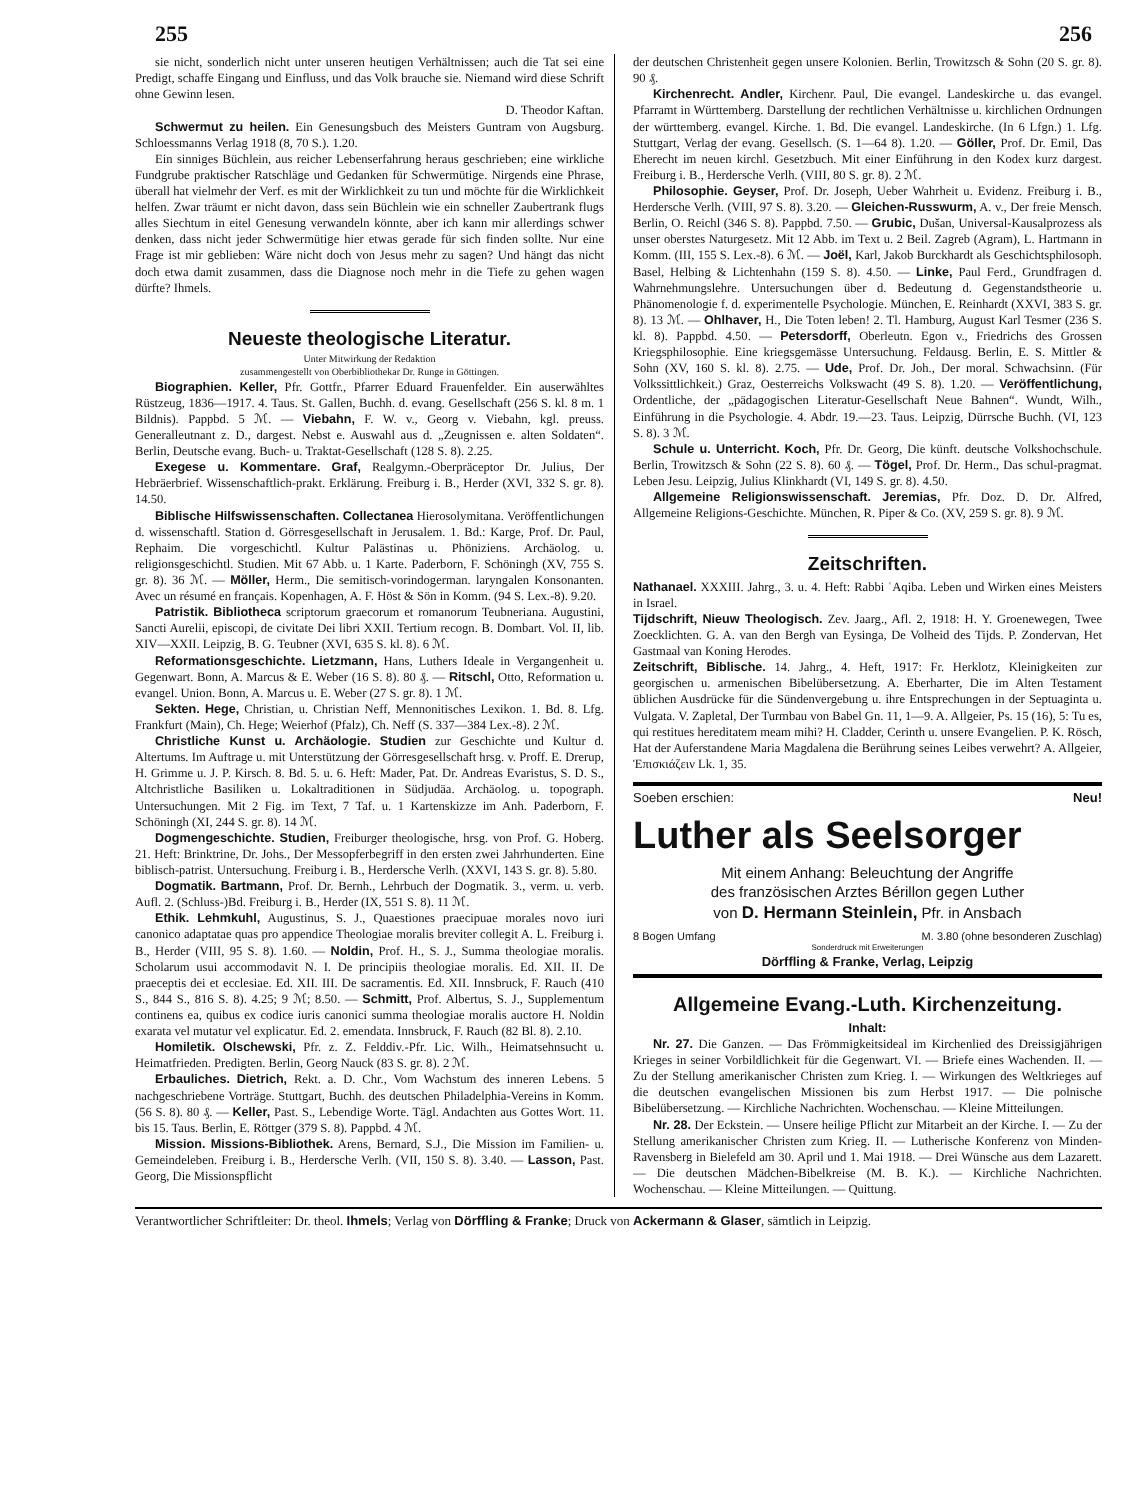255 256
sie nicht, sonderlich nicht unter unseren heutigen Verhältnissen; auch die Tat sei eine Predigt, schaffe Eingang und Einfluss, und das Volk brauche sie. Niemand wird diese Schrift ohne Gewinn lesen.
D. Theodor Kaftan.
Schwermut zu heilen. Ein Genesungsbuch des Meisters Guntram von Augsburg. Schloessmanns Verlag 1918 (8, 70 S.). 1.20.
Ein sinniges Büchlein, aus reicher Lebenserfahrung heraus geschrieben; eine wirkliche Fundgrube praktischer Ratschläge und Gedanken für Schwermütige. Nirgends eine Phrase, überall hat vielmehr der Verf. es mit der Wirklichkeit zu tun und möchte für die Wirklichkeit helfen. Zwar träumt er nicht davon, dass sein Büchlein wie ein schneller Zaubertrank flugs alles Siechtum in eitel Genesung verwandeln könnte, aber ich kann mir allerdings schwer denken, dass nicht jeder Schwermütige hier etwas gerade für sich finden sollte. Nur eine Frage ist mir geblieben: Wäre nicht doch von Jesus mehr zu sagen? Und hängt das nicht doch etwa damit zusammen, dass die Diagnose noch mehr in die Tiefe zu gehen wagen dürfte? Ihmels.
Neueste theologische Literatur.
Unter Mitwirkung der Redaktion
zusammengestellt von Oberbibliothekar Dr. Runge in Göttingen.
Biographien. Keller, Pfr. Gottfr., Pfarrer Eduard Frauenfelder. Ein auserwähltes Rüstzeug, 1836—1917. 4. Taus. St. Gallen, Buchh. d. evang. Gesellschaft (256 S. kl. 8 m. 1 Bildnis). Pappbd. 5 ℳ. — Viebahn, F. W. v., Georg v. Viebahn, kgl. preuss. Generalleutnant z. D., dargest. Nebst e. Auswahl aus d. „Zeugnissen e. alten Soldaten“. Berlin, Deutsche evang. Buch- u. Traktat-Gesellschaft (128 S. 8). 2.25.
Exegese u. Kommentare. Graf, Realgymn.-Oberpräceptor Dr. Julius, Der Hebräerbrief. Wissenschaftlich-prakt. Erklärung. Freiburg i. B., Herder (XVI, 332 S. gr. 8). 14.50.
Biblische Hilfswissenschaften. Collectanea Hierosolymitana. Veröffentlichungen d. wissenschaftl. Station d. Görresgesellschaft in Jerusalem. 1. Bd.: Karge, Prof. Dr. Paul, Rephaim. Die vorgeschichtl. Kultur Palästinas u. Phöniziens. Archäolog. u. religionsgeschichtl. Studien. Mit 67 Abb. u. 1 Karte. Paderborn, F. Schöningh (XV, 755 S. gr. 8). 36 ℳ. — Möller, Herm., Die semitisch-vorindogerman. laryngalen Konsonanten. Avec un résumé en français. Kopenhagen, A. F. Höst & Sön in Komm. (94 S. Lex.-8). 9.20.
Patristik. Bibliotheca scriptorum graecorum et romanorum Teubneriana. Augustini, Sancti Aurelii, episcopi, de civitate Dei libri XXII. Tertium recogn. B. Dombart. Vol. II, lib. XIV—XXII. Leipzig, B. G. Teubner (XVI, 635 S. kl. 8). 6 ℳ.
Reformationsgeschichte. Lietzmann, Hans, Luthers Ideale in Vergangenheit u. Gegenwart. Bonn, A. Marcus & E. Weber (16 S. 8). 80 ₰. — Ritschl, Otto, Reformation u. evangel. Union. Bonn, A. Marcus u. E. Weber (27 S. gr. 8). 1 ℳ.
Sekten. Hege, Christian, u. Christian Neff, Mennonitisches Lexikon. 1. Bd. 8. Lfg. Frankfurt (Main), Ch. Hege; Weierhof (Pfalz), Ch. Neff (S. 337—384 Lex.-8). 2 ℳ.
Christliche Kunst u. Archäologie. Studien zur Geschichte und Kultur d. Altertums. Im Auftrage u. mit Unterstützung der Görresgesellschaft hrsg. v. Proff. E. Drerup, H. Grimme u. J. P. Kirsch. 8. Bd. 5. u. 6. Heft: Mader, Pat. Dr. Andreas Evaristus, S. D. S., Altchristliche Basiliken u. Lokaltraditionen in Südjudäa. Archäolog. u. topograph. Untersuchungen. Mit 2 Fig. im Text, 7 Taf. u. 1 Kartenskizze im Anh. Paderborn, F. Schöningh (XI, 244 S. gr. 8). 14 ℳ.
Dogmengeschichte. Studien, Freiburger theologische, hrsg. von Prof. G. Hoberg. 21. Heft: Brinktrine, Dr. Johs., Der Messopferbegriff in den ersten zwei Jahrhunderten. Eine biblisch-patrist. Untersuchung. Freiburg i. B., Herdersche Verlh. (XXVI, 143 S. gr. 8). 5.80.
Dogmatik. Bartmann, Prof. Dr. Bernh., Lehrbuch der Dogmatik. 3., verm. u. verb. Aufl. 2. (Schluss-)Bd. Freiburg i. B., Herder (IX, 551 S. 8). 11 ℳ.
Ethik. Lehmkuhl, Augustinus, S. J., Quaestiones praecipuae morales novo iuri canonico adaptatae quas pro appendice Theologiae moralis breviter collegit A. L. Freiburg i. B., Herder (VIII, 95 S. 8). 1.60. — Noldin, Prof. H., S. J., Summa theologiae moralis. Scholarum usui accommodavit N. I. De principiis theologiae moralis. Ed. XII. II. De praeceptis dei et ecclesiae. Ed. XII. III. De sacramentis. Ed. XII. Innsbruck, F. Rauch (410 S., 844 S., 816 S. 8). 4.25; 9 ℳ; 8.50. — Schmitt, Prof. Albertus, S. J., Supplementum continens ea, quibus ex codice iuris canonici summa theologiae moralis auctore H. Noldin exarata vel mutatur vel explicatur. Ed. 2. emendata. Innsbruck, F. Rauch (82 Bl. 8). 2.10.
Homiletik. Olschewski, Pfr. z. Z. Felddiv.-Pfr. Lic. Wilh., Heimatsehnsucht u. Heimatfrieden. Predigten. Berlin, Georg Nauck (83 S. gr. 8). 2 ℳ.
Erbauliches. Dietrich, Rekt. a. D. Chr., Vom Wachstum des inneren Lebens. 5 nachgeschriebene Vorträge. Stuttgart, Buchh. des deutschen Philadelphia-Vereins in Komm. (56 S. 8). 80 ₰. — Keller, Past. S., Lebendige Worte. Tägl. Andachten aus Gottes Wort. 11. bis 15. Taus. Berlin, E. Röttger (379 S. 8). Pappbd. 4 ℳ.
Mission. Missions-Bibliothek. Arens, Bernard, S.J., Die Mission im Familien- u. Gemeindeleben. Freiburg i. B., Herdersche Verlh. (VII, 150 S. 8). 3.40. — Lasson, Past. Georg, Die Missionspflicht
der deutschen Christenheit gegen unsere Kolonien. Berlin, Trowitzsch & Sohn (20 S. gr. 8). 90 ₰.
Kirchenrecht. Andler, Kirchenr. Paul, Die evangel. Landeskirche u. das evangel. Pfarramt in Württemberg. Darstellung der rechtlichen Verhältnisse u. kirchlichen Ordnungen der württemberg. evangel. Kirche. 1. Bd. Die evangel. Landeskirche. (In 6 Lfgn.) 1. Lfg. Stuttgart, Verlag der evang. Gesellsch. (S. 1—64 8). 1.20. — Göller, Prof. Dr. Emil, Das Eherecht im neuen kirchl. Gesetzbuch. Mit einer Einführung in den Kodex kurz dargest. Freiburg i. B., Herdersche Verlh. (VIII, 80 S. gr. 8). 2 ℳ.
Philosophie. Geyser, Prof. Dr. Joseph, Ueber Wahrheit u. Evidenz. Freiburg i. B., Herdersche Verlh. (VIII, 97 S. 8). 3.20. — Gleichen-Russwurm, A. v., Der freie Mensch. Berlin, O. Reichl (346 S. 8). Pappbd. 7.50. — Grubic, Dušan, Universal-Kausalprozess als unser oberstes Naturgesetz. Mit 12 Abb. im Text u. 2 Beil. Zagreb (Agram), L. Hartmann in Komm. (III, 155 S. Lex.-8). 6 ℳ. — Joël, Karl, Jakob Burckhardt als Geschichtsphilosoph. Basel, Helbing & Lichtenhahn (159 S. 8). 4.50. — Linke, Paul Ferd., Grundfragen d. Wahrnehmungslehre. Untersuchungen über d. Bedeutung d. Gegenstandstheorie u. Phänomenologie f. d. experimentelle Psychologie. München, E. Reinhardt (XXVI, 383 S. gr. 8). 13 ℳ. — Ohlhaver, H., Die Toten leben! 2. Tl. Hamburg, August Karl Tesmer (236 S. kl. 8). Pappbd. 4.50. — Petersdorff, Oberleutn. Egon v., Friedrichs des Grossen Kriegsphilosophie. Eine kriegsgemässe Untersuchung. Feldausg. Berlin, E. S. Mittler & Sohn (XV, 160 S. kl. 8). 2.75. — Ude, Prof. Dr. Joh., Der moral. Schwachsinn. (Für Volkssittlichkeit.) Graz, Oesterreichs Volkswacht (49 S. 8). 1.20. — Veröffentlichung, Ordentliche, der „pädagogischen Literatur-Gesellschaft Neue Bahnen“. Wundt, Wilh., Einführung in die Psychologie. 4. Abdr. 19.—23. Taus. Leipzig, Dürrsche Buchh. (VI, 123 S. 8). 3 ℳ.
Schule u. Unterricht. Koch, Pfr. Dr. Georg, Die künft. deutsche Volkshochschule. Berlin, Trowitzsch & Sohn (22 S. 8). 60 ₰. — Tögel, Prof. Dr. Herm., Das schul-pragmat. Leben Jesu. Leipzig, Julius Klinkhardt (VI, 149 S. gr. 8). 4.50.
Allgemeine Religionswissenschaft. Jeremias, Pfr. Doz. D. Dr. Alfred, Allgemeine Religions-Geschichte. München, R. Piper & Co. (XV, 259 S. gr. 8). 9 ℳ.
Zeitschriften.
Nathanael. XXXIII. Jahrg., 3. u. 4. Heft: Rabbi ʿAqiba. Leben und Wirken eines Meisters in Israel.
Tijdschrift, Nieuw Theologisch. Zev. Jaarg., Afl. 2, 1918: H. Y. Groenewegen, Twee Zoecklichten. G. A. van den Bergh van Eysinga, De Volheid des Tijds. P. Zondervan, Het Gastmaal van Koning Herodes.
Zeitschrift, Biblische. 14. Jahrg., 4. Heft, 1917: Fr. Herklotz, Kleinigkeiten zur georgischen u. armenischen Bibelübersetzung. A. Eberharter, Die im Alten Testament üblichen Ausdrücke für die Sündenvergebung u. ihre Entsprechungen in der Septuaginta u. Vulgata. V. Zapletal, Der Turmbau von Babel Gn. 11, 1—9. A. Allgeier, Ps. 15 (16), 5: Tu es, qui restitues hereditatem meam mihi? H. Cladder, Cerinth u. unsere Evangelien. P. K. Rösch, Hat der Auferstandene Maria Magdalena die Berührung seines Leibes verwehrt? A. Allgeier, Ἐπισκιάζειν Lk. 1, 35.
Soeben erschien: Neu!
Luther als Seelsorger
Mit einem Anhang: Beleuchtung der Angriffe
des französischen Arztes Bérillon gegen Luther
von D. Hermann Steinlein, Pfr. in Ansbach
8 Bogen Umfang M. 3.80 (ohne besonderen Zuschlag)
Sonderdruck mit Erweiterungen
Dörffling & Franke, Verlag, Leipzig
Allgemeine Evang.-Luth. Kirchenzeitung.
Inhalt:
Nr. 27. Die Ganzen. — Das Frömmigkeitsideal im Kirchenlied des Dreissigjährigen Krieges in seiner Vorbildlichkeit für die Gegenwart. VI. — Briefe eines Wachenden. II. — Zu der Stellung amerikanischer Christen zum Krieg. I. — Wirkungen des Weltkrieges auf die deutschen evangelischen Missionen bis zum Herbst 1917. — Die polnische Bibelübersetzung. — Kirchliche Nachrichten. Wochenschau. — Kleine Mitteilungen.
Nr. 28. Der Eckstein. — Unsere heilige Pflicht zur Mitarbeit an der Kirche. I. — Zu der Stellung amerikanischer Christen zum Krieg. II. — Lutherische Konferenz von Minden-Ravensberg in Bielefeld am 30. April und 1. Mai 1918. — Drei Wünsche aus dem Lazarett. — Die deutschen Mädchen-Bibelkreise (M. B. K.). — Kirchliche Nachrichten. Wochenschau. — Kleine Mitteilungen. — Quittung.
Verantwortlicher Schriftleiter: Dr. theol. Ihmels; Verlag von Dörffling & Franke; Druck von Ackermann & Glaser, sämtlich in Leipzig.